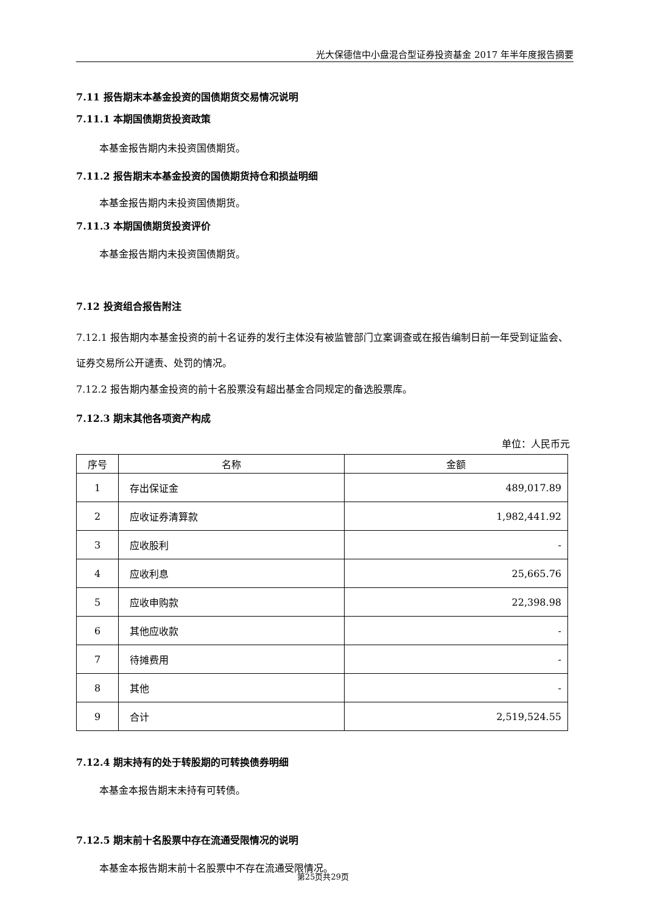光大保德信中小盘混合型证券投资基金 2017 年半年度报告摘要
7.11 报告期末本基金投资的国债期货交易情况说明
7.11.1 本期国债期货投资政策
本基金报告期内未投资国债期货。
7.11.2 报告期末本基金投资的国债期货持仓和损益明细
本基金报告期内未投资国债期货。
7.11.3 本期国债期货投资评价
本基金报告期内未投资国债期货。
7.12 投资组合报告附注
7.12.1 报告期内本基金投资的前十名证券的发行主体没有被监管部门立案调查或在报告编制日前一年受到证监会、证券交易所公开谴责、处罚的情况。
7.12.2 报告期内基金投资的前十名股票没有超出基金合同规定的备选股票库。
7.12.3 期末其他各项资产构成
单位：人民币元
| 序号 | 名称 | 金额 |
| --- | --- | --- |
| 1 | 存出保证金 | 489,017.89 |
| 2 | 应收证券清算款 | 1,982,441.92 |
| 3 | 应收股利 | - |
| 4 | 应收利息 | 25,665.76 |
| 5 | 应收申购款 | 22,398.98 |
| 6 | 其他应收款 | - |
| 7 | 待摊费用 | - |
| 8 | 其他 | - |
| 9 | 合计 | 2,519,524.55 |
7.12.4 期末持有的处于转股期的可转换债券明细
本基金本报告期末未持有可转债。
7.12.5 期末前十名股票中存在流通受限情况的说明
本基金本报告期末前十名股票中不存在流通受限情况。
第25页共29页